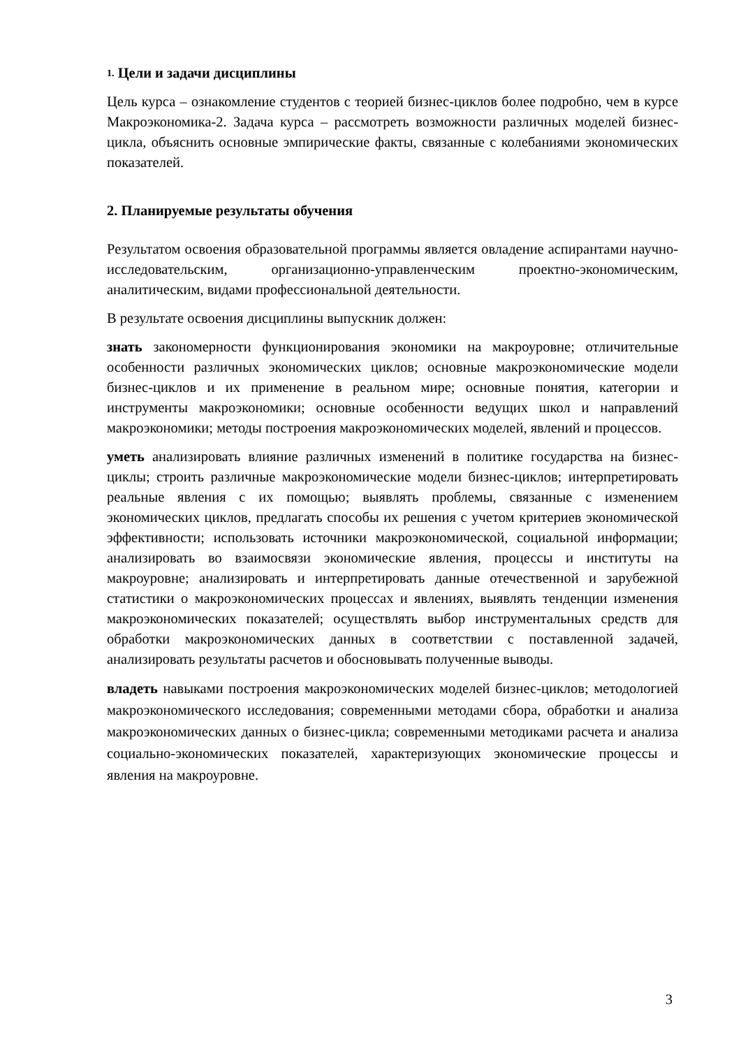1. Цели и задачи дисциплины
Цель курса – ознакомление студентов с теорией бизнес-циклов более подробно, чем в курсе Макроэкономика-2. Задача курса – рассмотреть возможности различных моделей бизнес-цикла, объяснить основные эмпирические факты, связанные с колебаниями экономических показателей.
2. Планируемые результаты обучения
Результатом освоения образовательной программы является овладение аспирантами научно-исследовательским, организационно-управленческим проектно-экономическим, аналитическим, видами профессиональной деятельности.
В результате освоения дисциплины выпускник должен:
знать закономерности функционирования экономики на макроуровне; отличительные особенности различных экономических циклов; основные макроэкономические модели бизнес-циклов и их применение в реальном мире; основные понятия, категории и инструменты макроэкономики; основные особенности ведущих школ и направлений макроэкономики; методы построения макроэкономических моделей, явлений и процессов.
уметь анализировать влияние различных изменений в политике государства на бизнес-циклы; строить различные макроэкономические модели бизнес-циклов; интерпретировать реальные явления с их помощью; выявлять проблемы, связанные с изменением экономических циклов, предлагать способы их решения с учетом критериев экономической эффективности; использовать источники макроэкономической, социальной информации; анализировать во взаимосвязи экономические явления, процессы и институты на макроуровне; анализировать и интерпретировать данные отечественной и зарубежной статистики о макроэкономических процессах и явлениях, выявлять тенденции изменения макроэкономических показателей; осуществлять выбор инструментальных средств для обработки макроэкономических данных в соответствии с поставленной задачей, анализировать результаты расчетов и обосновывать полученные выводы.
владеть навыками построения макроэкономических моделей бизнес-циклов; методологией макроэкономического исследования; современными методами сбора, обработки и анализа макроэкономических данных о бизнес-цикла; современными методиками расчета и анализа социально-экономических показателей, характеризующих экономические процессы и явления на макроуровне.
3